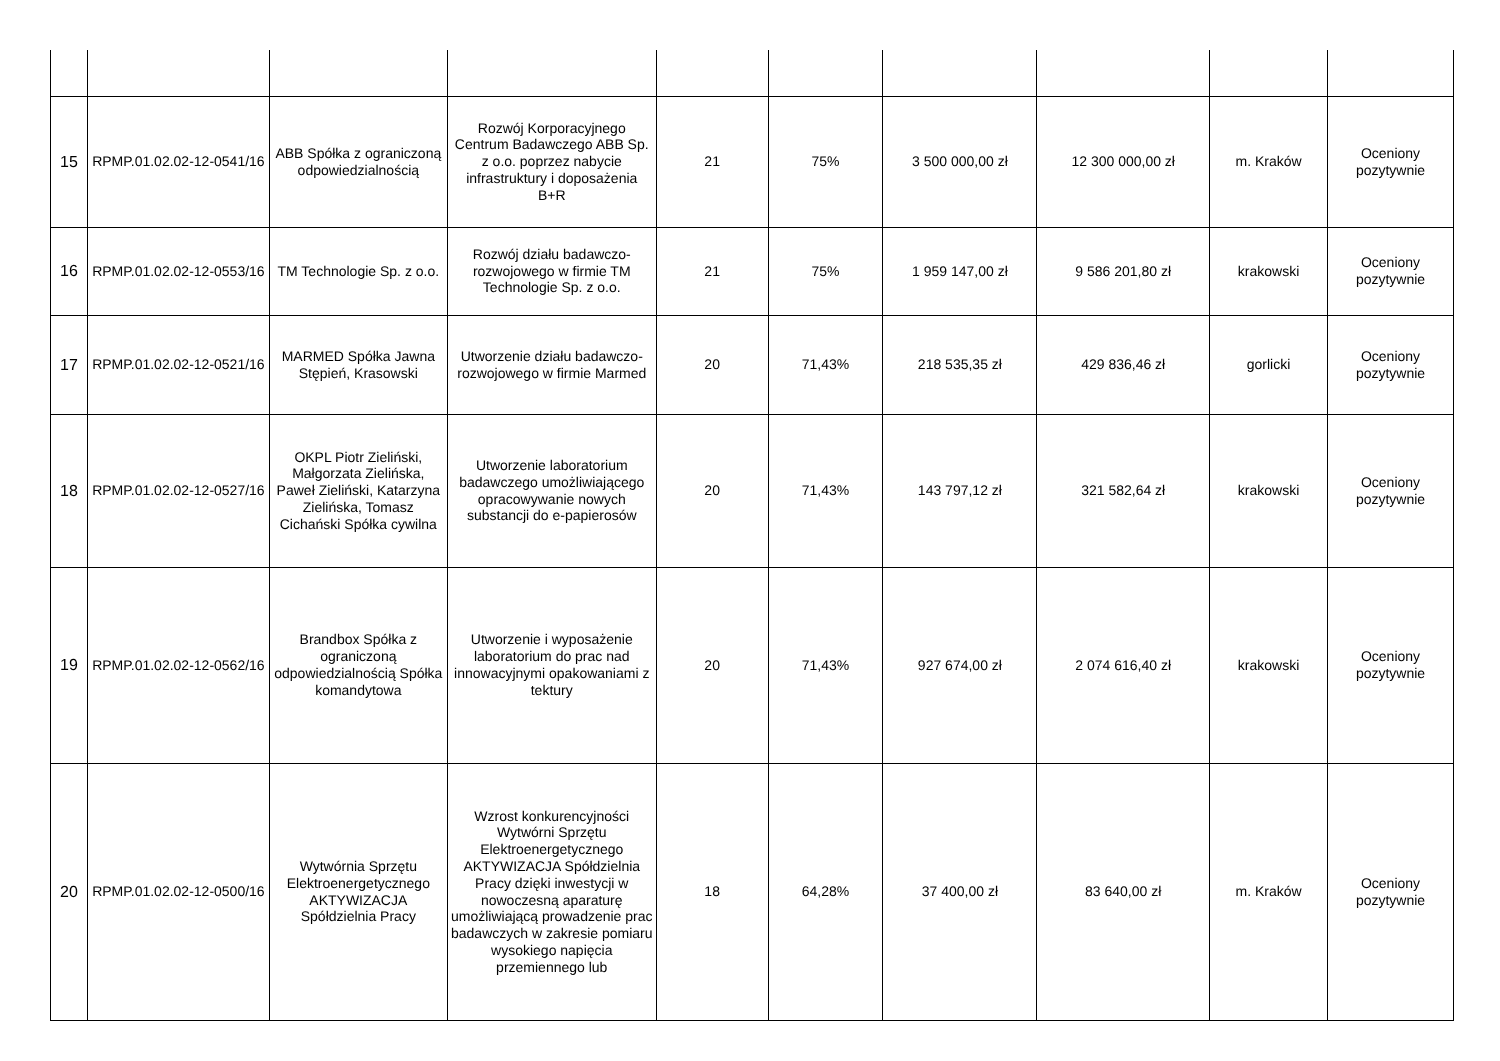| 15 | RPMP.01.02.02-12-0541/16 | ABB Spółka z ograniczoną odpowiedzialnością | Rozwój Korporacyjnego Centrum Badawczego ABB Sp. z o.o. poprzez nabycie infrastruktury i doposażenia B+R | 21 | 75% | 3 500 000,00 zł | 12 300 000,00 zł | m. Kraków | Oceniony pozytywnie |
| 16 | RPMP.01.02.02-12-0553/16 | TM Technologie Sp. z o.o. | Rozwój działu badawczo-rozwojowego w firmie TM Technologie Sp. z o.o. | 21 | 75% | 1 959 147,00 zł | 9 586 201,80 zł | krakowski | Oceniony pozytywnie |
| 17 | RPMP.01.02.02-12-0521/16 | MARMED Spółka Jawna Stępień, Krasowski | Utworzenie działu badawczo- rozwojowego w firmie Marmed | 20 | 71,43% | 218 535,35 zł | 429 836,46 zł | gorlicki | Oceniony pozytywnie |
| 18 | RPMP.01.02.02-12-0527/16 | OKPL Piotr Zieliński, Małgorzata Zielińska, Paweł Zieliński, Katarzyna Zielińska, Tomasz Cichański Spółka cywilna | Utworzenie laboratorium badawczego umożliwiającego opracowywanie nowych substancji do e-papierosów | 20 | 71,43% | 143 797,12 zł | 321 582,64 zł | krakowski | Oceniony pozytywnie |
| 19 | RPMP.01.02.02-12-0562/16 | Brandbox Spółka z ograniczoną odpowiedzialnością Spółka komandytowa | Utworzenie i wyposażenie laboratorium do prac nad innowacyjnymi opakowaniami z tektury | 20 | 71,43% | 927 674,00 zł | 2 074 616,40 zł | krakowski | Oceniony pozytywnie |
| 20 | RPMP.01.02.02-12-0500/16 | Wytwórnia Sprzętu Elektroenergetycznego AKTYWIZACJA Spółdzielnia Pracy | Wzrost konkurencyjności Wytwórni Sprzętu Elektroenergetycznego AKTYWIZACJA Spółdzielnia Pracy dzięki inwestycji w nowoczesną aparaturę umożliwiającą prowadzenie prac badawczych w zakresie pomiaru wysokiego napięcia przemiennego lub | 18 | 64,28% | 37 400,00 zł | 83 640,00 zł | m. Kraków | Oceniony pozytywnie |